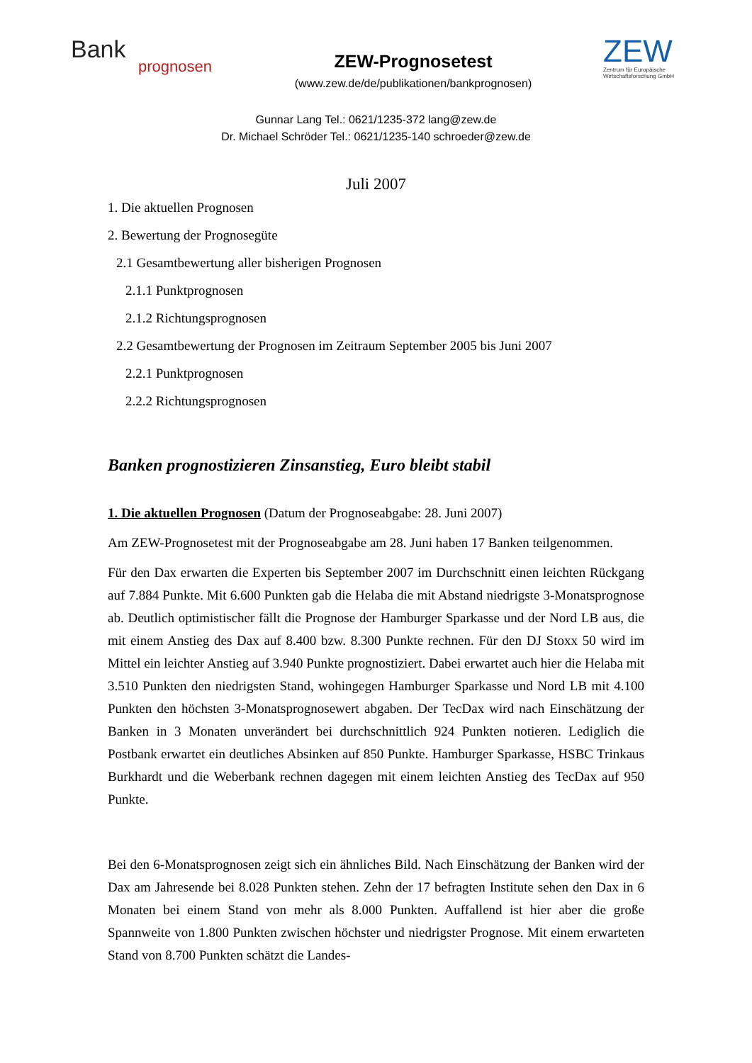Bank
prognosen
ZEW-Prognosetest
(www.zew.de/de/publikationen/bankprognosen)
ZEW
Zentrum für Europäische Wirtschaftsforschung GmbH
Gunnar Lang Tel.: 0621/1235-372 lang@zew.de
Dr. Michael Schröder Tel.: 0621/1235-140 schroeder@zew.de
Juli 2007
1. Die aktuellen Prognosen
2. Bewertung der Prognosegüte
2.1 Gesamtbewertung aller bisherigen Prognosen
2.1.1 Punktprognosen
2.1.2 Richtungsprognosen
2.2 Gesamtbewertung der Prognosen im Zeitraum September 2005 bis Juni 2007
2.2.1 Punktprognosen
2.2.2 Richtungsprognosen
Banken prognostizieren Zinsanstieg, Euro bleibt stabil
1. Die aktuellen Prognosen (Datum der Prognoseabgabe: 28. Juni 2007)
Am ZEW-Prognosetest mit der Prognoseabgabe am 28. Juni haben 17 Banken teilgenommen.
Für den Dax erwarten die Experten bis September 2007 im Durchschnitt einen leichten Rückgang auf 7.884 Punkte. Mit 6.600 Punkten gab die Helaba die mit Abstand niedrigste 3-Monatsprognose ab. Deutlich optimistischer fällt die Prognose der Hamburger Sparkasse und der Nord LB aus, die mit einem Anstieg des Dax auf 8.400 bzw. 8.300 Punkte rechnen. Für den DJ Stoxx 50 wird im Mittel ein leichter Anstieg auf 3.940 Punkte prognostiziert. Dabei erwartet auch hier die Helaba mit 3.510 Punkten den niedrigsten Stand, wohingegen Hamburger Sparkasse und Nord LB mit 4.100 Punkten den höchsten 3-Monatsprognosewert abgaben. Der TecDax wird nach Einschätzung der Banken in 3 Monaten unverändert bei durchschnittlich 924 Punkten notieren. Lediglich die Postbank erwartet ein deutliches Absinken auf 850 Punkte. Hamburger Sparkasse, HSBC Trinkaus Burkhardt und die Weberbank rechnen dagegen mit einem leichten Anstieg des TecDax auf 950 Punkte.
Bei den 6-Monatsprognosen zeigt sich ein ähnliches Bild. Nach Einschätzung der Banken wird der Dax am Jahresende bei 8.028 Punkten stehen. Zehn der 17 befragten Institute sehen den Dax in 6 Monaten bei einem Stand von mehr als 8.000 Punkten. Auffallend ist hier aber die große Spannweite von 1.800 Punkten zwischen höchster und niedrigster Prognose. Mit einem erwarteten Stand von 8.700 Punkten schätzt die Landes-